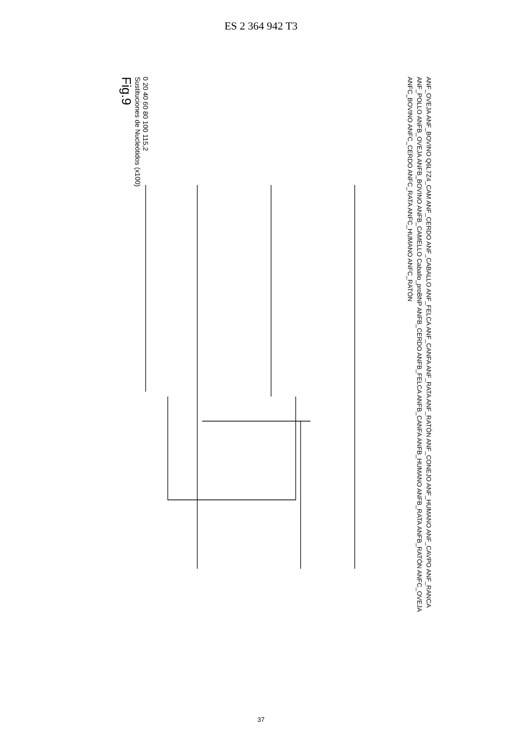ES 2 364 942 T3
ANF_OVEJA ANF_BOVINO Q6L7Z4_CAM ANF_CERDO ANF_CABALLO ANF_FELCA ANF_CANFA ANF_RATA ANF_RATÓN ANF_CONEJO ANF_HUMANO ANF_CAVPO ANF_RANCA ANF_POLLO ANFB_OVEJA ANFB_BOVINO ANFB_CAMELLO Caballo_proBNP ANFB_CERDO ANFB_FELCA ANFB_CANFA ANFB_HUMANO ANFB_RATA ANFB_RATÓN ANFC_OVEJA ANFC_BOVINO ANFC_CERDO ANFC_RATA ANFC_HUMANO ANFC_RATÓN
0 20 40 60 80 100 115,2
Sustituciones de Nucleótidos (x100)
Fig.9
37